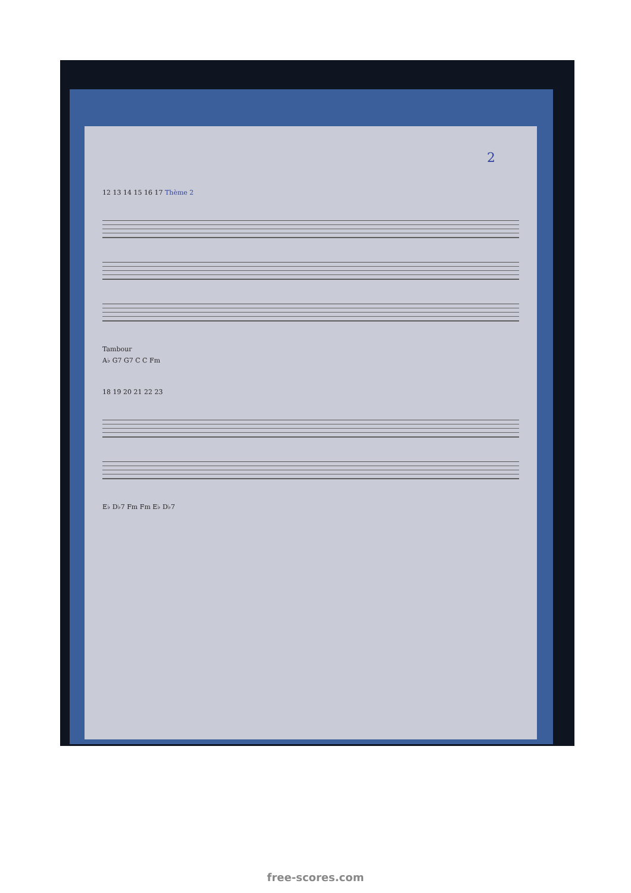2
12 13 14 15 16 17 Thème 2
Tambour
A♭ G7 G7 C C Fm
18 19 20 21 22 23
E♭ D♭7 Fm Fm E♭ D♭7
free-scores.com